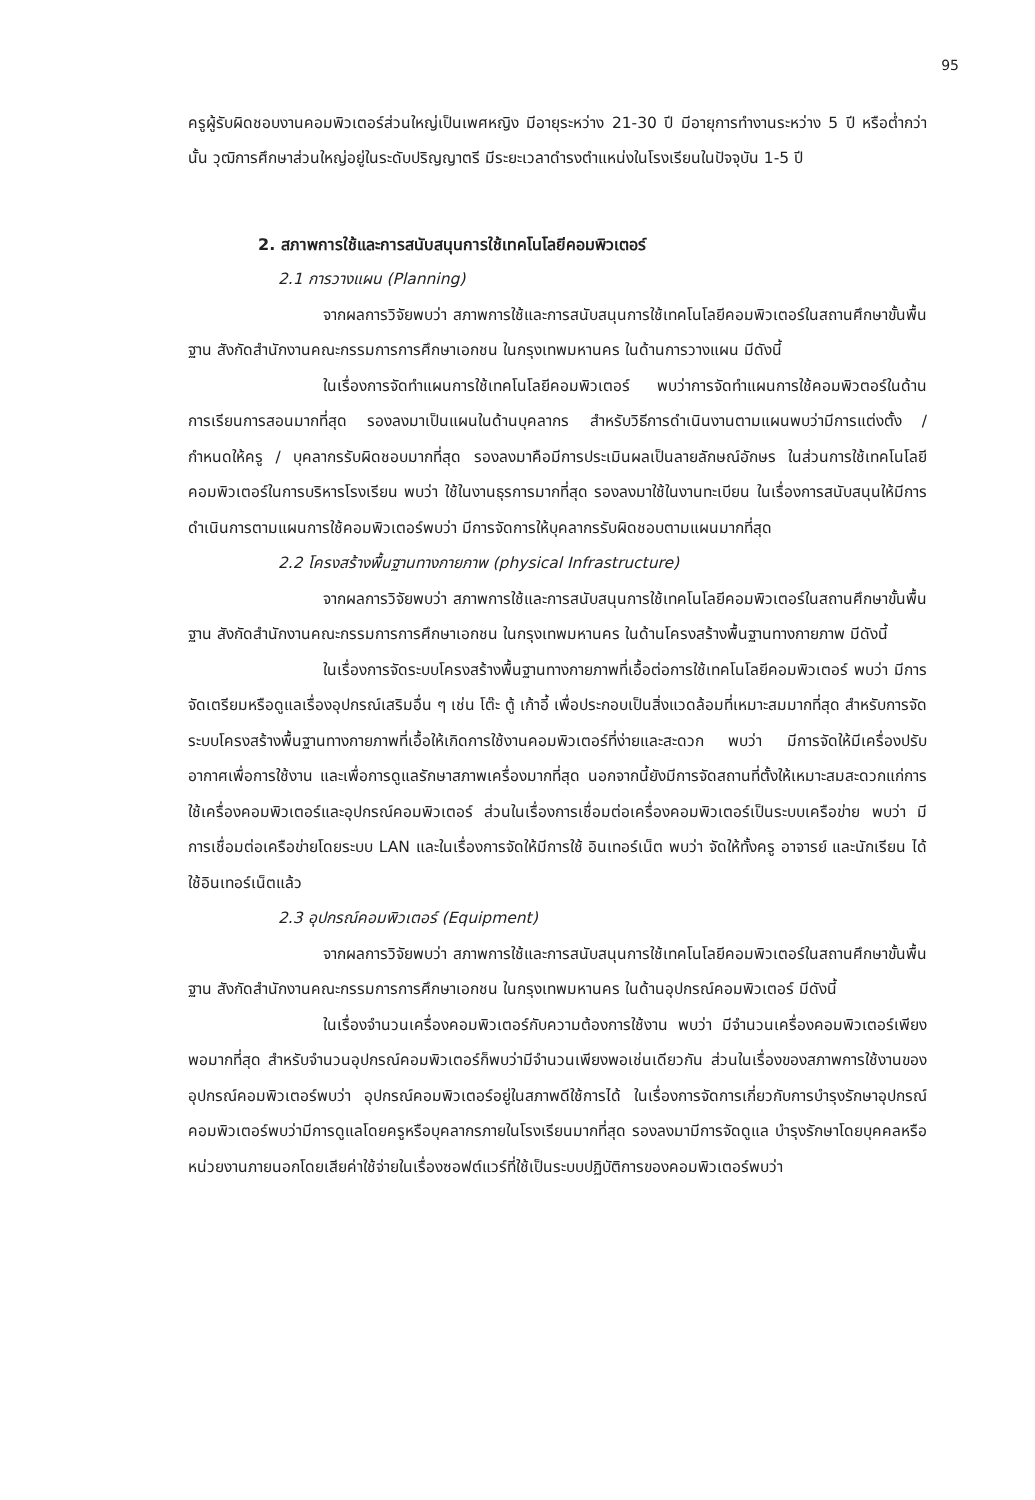95
ครูผู้รับผิดชอบงานคอมพิวเตอร์ส่วนใหญ่เป็นเพศหญิง มีอายุระหว่าง 21-30 ปี มีอายุการทำงานระหว่าง 5 ปี หรือต่ำกว่านั้น วุฒิการศึกษาส่วนใหญ่อยู่ในระดับปริญญาตรี มีระยะเวลาดำรงตำแหน่งในโรงเรียนในปัจจุบัน 1-5 ปี
2. สภาพการใช้และการสนับสนุนการใช้เทคโนโลยีคอมพิวเตอร์
2.1 การวางแผน (Planning)
จากผลการวิจัยพบว่า สภาพการใช้และการสนับสนุนการใช้เทคโนโลยีคอมพิวเตอร์ในสถานศึกษาขั้นพื้นฐาน สังกัดสำนักงานคณะกรรมการการศึกษาเอกชน ในกรุงเทพมหานคร ในด้านการวางแผน มีดังนี้
ในเรื่องการจัดทำแผนการใช้เทคโนโลยีคอมพิวเตอร์ พบว่าการจัดทำแผนการใช้คอมพิวตอร์ในด้านการเรียนการสอนมากที่สุด รองลงมาเป็นแผนในด้านบุคลากร สำหรับวิธีการดำเนินงานตามแผนพบว่ามีการแต่งตั้ง / กำหนดให้ครู / บุคลากรรับผิดชอบมากที่สุด รองลงมาคือมีการประเมินผลเป็นลายลักษณ์อักษร ในส่วนการใช้เทคโนโลยีคอมพิวเตอร์ในการบริหารโรงเรียน พบว่า ใช้ในงานธุรการมากที่สุด รองลงมาใช้ในงานทะเบียน ในเรื่องการสนับสนุนให้มีการดำเนินการตามแผนการใช้คอมพิวเตอร์พบว่า มีการจัดการให้บุคลากรรับผิดชอบตามแผนมากที่สุด
2.2 โครงสร้างพื้นฐานทางกายภาพ (physical Infrastructure)
จากผลการวิจัยพบว่า สภาพการใช้และการสนับสนุนการใช้เทคโนโลยีคอมพิวเตอร์ในสถานศึกษาขั้นพื้นฐาน สังกัดสำนักงานคณะกรรมการการศึกษาเอกชน ในกรุงเทพมหานคร ในด้านโครงสร้างพื้นฐานทางกายภาพ มีดังนี้
ในเรื่องการจัดระบบโครงสร้างพื้นฐานทางกายภาพที่เอื้อต่อการใช้เทคโนโลยีคอมพิวเตอร์ พบว่า มีการจัดเตรียมหรือดูแลเรื่องอุปกรณ์เสริมอื่น ๆ เช่น โต๊ะ ตู้ เก้าอี้ เพื่อประกอบเป็นสิ่งแวดล้อมที่เหมาะสมมากที่สุด สำหรับการจัดระบบโครงสร้างพื้นฐานทางกายภาพที่เอื้อให้เกิดการใช้งานคอมพิวเตอร์ที่ง่ายและสะดวก พบว่า มีการจัดให้มีเครื่องปรับอากาศเพื่อการใช้งาน และเพื่อการดูแลรักษาสภาพเครื่องมากที่สุด นอกจากนี้ยังมีการจัดสถานที่ตั้งให้เหมาะสมสะดวกแก่การใช้เครื่องคอมพิวเตอร์และอุปกรณ์คอมพิวเตอร์ ส่วนในเรื่องการเชื่อมต่อเครื่องคอมพิวเตอร์เป็นระบบเครือข่าย พบว่า มีการเชื่อมต่อเครือข่ายโดยระบบ LAN และในเรื่องการจัดให้มีการใช้ อินเทอร์เน็ต พบว่า จัดให้ทั้งครู อาจารย์ และนักเรียน ได้ใช้อินเทอร์เน็ตแล้ว
2.3 อุปกรณ์คอมพิวเตอร์ (Equipment)
จากผลการวิจัยพบว่า สภาพการใช้และการสนับสนุนการใช้เทคโนโลยีคอมพิวเตอร์ในสถานศึกษาขั้นพื้นฐาน สังกัดสำนักงานคณะกรรมการการศึกษาเอกชน ในกรุงเทพมหานคร ในด้านอุปกรณ์คอมพิวเตอร์ มีดังนี้
ในเรื่องจำนวนเครื่องคอมพิวเตอร์กับความต้องการใช้งาน พบว่า มีจำนวนเครื่องคอมพิวเตอร์เพียงพอมากที่สุด สำหรับจำนวนอุปกรณ์คอมพิวเตอร์ก็พบว่ามีจำนวนเพียงพอเช่นเดียวกัน ส่วนในเรื่องของสภาพการใช้งานของอุปกรณ์คอมพิวเตอร์พบว่า อุปกรณ์คอมพิวเตอร์อยู่ในสภาพดีใช้การได้ ในเรื่องการจัดการเกี่ยวกับการบำรุงรักษาอุปกรณ์คอมพิวเตอร์พบว่ามีการดูแลโดยครูหรือบุคลากรภายในโรงเรียนมากที่สุด รองลงมามีการจัดดูแล บำรุงรักษาโดยบุคคลหรือหน่วยงานภายนอกโดยเสียค่าใช้จ่ายในเรื่องซอฟต์แวร์ที่ใช้เป็นระบบปฏิบัติการของคอมพิวเตอร์พบว่า